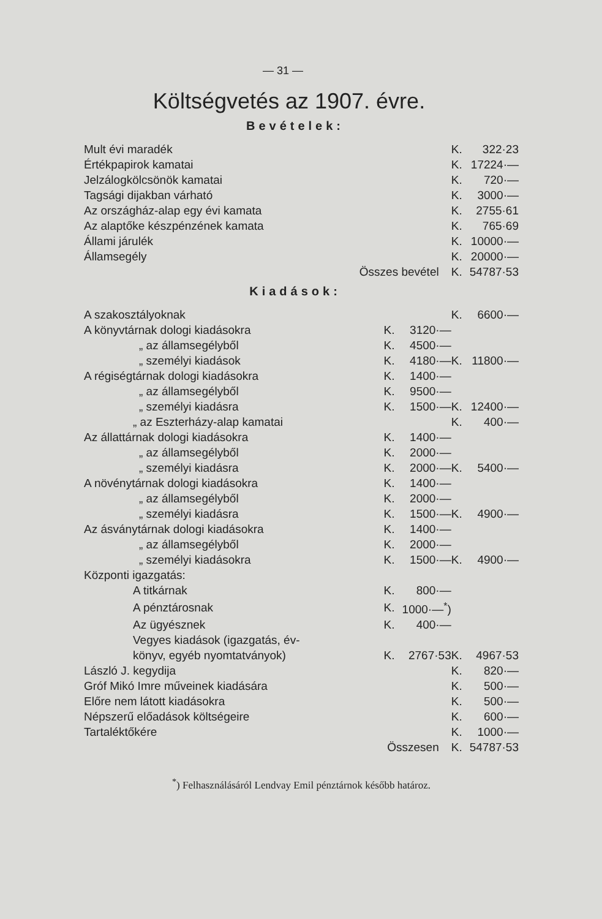— 31 —
Költségvetés az 1907. évre.
Bevételek:
| Mult évi maradék | K. | 322·23 |
| Értékpapirok kamatai | K. | 17224·— |
| Jelzálogkölcsönök kamatai | K. | 720·— |
| Tagsági dijakban várható | K. | 3000·— |
| Az országház-alap egy évi kamata | K. | 2755·61 |
| Az alaptőke készpénzének kamata | K. | 765·69 |
| Állami járulék | K. | 10000·— |
| Államsegély | K. | 20000·— |
| Összes bevétel | K. | 54787·53 |
Kiadások:
| A szakosztályoknak | | | K. | 6600·— |
| A könyvtárnak dologi kiadásokra | K. | 3120·— | | |
| „ az államsegélyből | K. | 4500·— | | |
| „ személyi kiadások | K. | 4180·— | K. | 11800·— |
| A régiségtárnak dologi kiadásokra | K. | 1400·— | | |
| „ az államsegélyből | K. | 9500·— | | |
| „ személyi kiadásra | K. | 1500·— | K. | 12400·— |
| „ az Eszterházy-alap kamatai | | | K. | 400·— |
| Az állattárnak dologi kiadásokra | K. | 1400·— | | |
| „ az államsegélyből | K. | 2000·— | | |
| „ személyi kiadásra | K. | 2000·— | K. | 5400·— |
| A növénytárnak dologi kiadásokra | K. | 1400·— | | |
| „ az államsegélyből | K. | 2000·— | | |
| „ személyi kiadásra | K. | 1500·— | K. | 4900·— |
| Az ásványtárnak dologi kiadásokra | K. | 1400·— | | |
| „ az államsegélyből | K. | 2000·— | | |
| „ személyi kiadásokra | K. | 1500·— | K. | 4900·— |
| Központi igazgatás: | | | | |
| A titkárnak | K. | 800·— | | |
| A pénztárosnak | K. | 1000·—<sup>*</sup>) | | |
| Az ügyésznek | K. | 400·— | | |
| Vegyes kiadások (igazgatás, év- könyv, egyéb nyomtatványok) | K. | 2767·53 | K. | 4967·53 |
| László J. kegydija | | | K. | 820·— |
| Gróf Mikó Imre műveinek kiadására | | | K. | 500·— |
| Előre nem látott kiadásokra | | | K. | 500·— |
| Népszerű előadások költségeire | | | K. | 600·— |
| Tartaléktőkére | | | K. | 1000·— |
| Összesen | | | K. | 54787·53 |
<sup>*</sup>) Felhasználásáról Lendvay Emil pénztárnok később határoz.